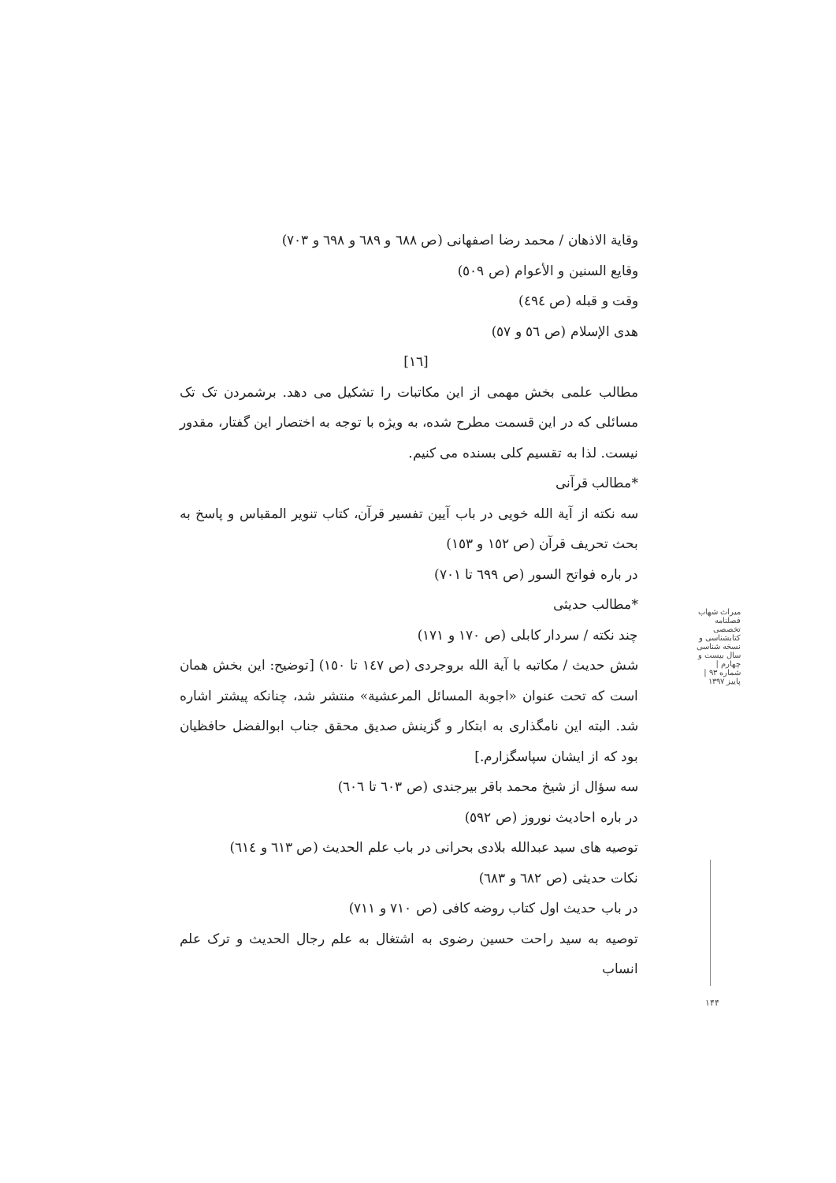وقاية الاذهان / محمد رضا اصفهانی (ص ٦٨٨ و ٦٨٩ و ٦٩٨ و ٧٠٣)
وقايع السنين و الأعوام (ص ٥٠٩)
وقت و قبله (ص ٤٩٤)
هدی الإسلام (ص ٥٦ و ٥٧)
[١٦]
مطالب علمی بخش مهمی از این مکاتبات را تشکیل می دهد. برشمردن تک تک مسائلی که در این قسمت مطرح شده، به ویژه با توجه به اختصار این گفتار، مقدور نیست. لذا به تقسیم کلی بسنده می کنیم.
*مطالب قرآنی
سه نکته از آیة الله خویی در باب آیین تفسیر قرآن، کتاب تنویر المقباس و پاسخ به بحث تحریف قرآن (ص ١٥٢ و ١٥٣)
در باره فواتح السور (ص ٦٩٩ تا ٧٠١)
*مطالب حدیثی
چند نکته / سردار کابلی (ص ١٧٠ و ١٧١)
شش حدیث / مکاتبه با آیة الله بروجردی (ص ١٤٧ تا ١٥٠) [توضیح: این بخش همان است که تحت عنوان «اجوبة المسائل المرعشیة» منتشر شد، چنانکه پیشتر اشاره شد. البته این نامگذاری به ابتکار و گزینش صدیق محقق جناب ابوالفضل حافظیان بود که از ایشان سپاسگزارم.]
سه سؤال از شیخ محمد باقر بیرجندی (ص ٦٠٣ تا ٦٠٦)
در باره احادیث نوروز (ص ٥٩٢)
توصیه های سید عبدالله بلادی بحرانی در باب علم الحدیث (ص ٦١٣ و ٦١٤)
نکات حدیثی (ص ٦٨٢ و ٦٨٣)
در باب حدیث اول کتاب روضه کافی (ص ٧١٠ و ٧١١)
توصیه به سید راحت حسین رضوی به اشتغال به علم رجال الحدیث و ترک علم انساب
میراث شهاب
فصلنامه تخصصی کتابشناسی و نسخه شناسی
سال بیست و چهارم | شماره ۹۳ | پاییز ۱۳۹۷
۱۴۴